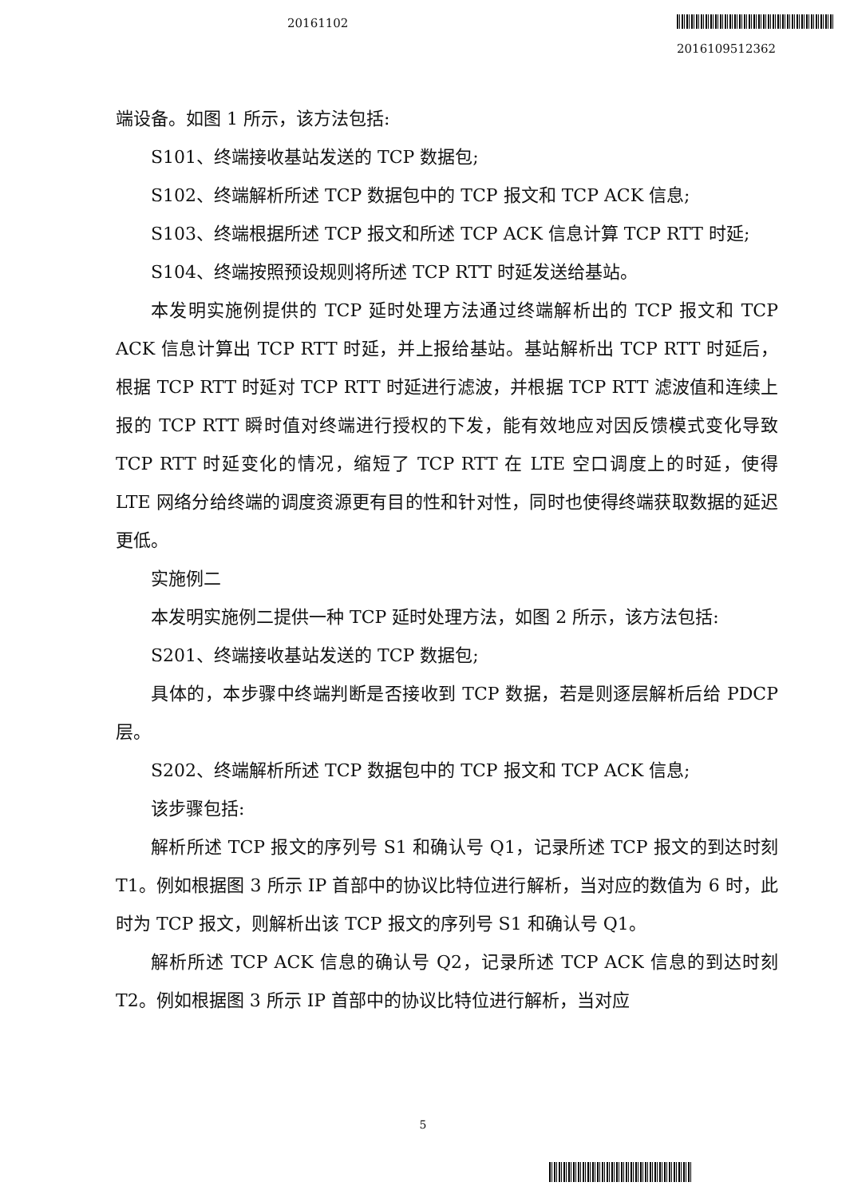20161102
2016109512362
端设备。如图 1 所示，该方法包括:
S101、终端接收基站发送的 TCP 数据包;
S102、终端解析所述 TCP 数据包中的 TCP 报文和 TCP ACK 信息;
S103、终端根据所述 TCP 报文和所述 TCP ACK 信息计算 TCP RTT 时延;
S104、终端按照预设规则将所述 TCP RTT 时延发送给基站。
本发明实施例提供的 TCP 延时处理方法通过终端解析出的 TCP 报文和 TCP ACK 信息计算出 TCP RTT 时延，并上报给基站。基站解析出 TCP RTT 时延后，根据 TCP RTT 时延对 TCP RTT 时延进行滤波，并根据 TCP RTT 滤波值和连续上报的 TCP RTT 瞬时值对终端进行授权的下发，能有效地应对因反馈模式变化导致 TCP RTT 时延变化的情况，缩短了 TCP RTT 在 LTE 空口调度上的时延，使得 LTE 网络分给终端的调度资源更有目的性和针对性，同时也使得终端获取数据的延迟更低。
实施例二
本发明实施例二提供一种 TCP 延时处理方法，如图 2 所示，该方法包括:
S201、终端接收基站发送的 TCP 数据包;
具体的，本步骤中终端判断是否接收到 TCP 数据，若是则逐层解析后给 PDCP 层。
S202、终端解析所述 TCP 数据包中的 TCP 报文和 TCP ACK 信息;
该步骤包括:
解析所述 TCP 报文的序列号 S1 和确认号 Q1，记录所述 TCP 报文的到达时刻 T1。例如根据图 3 所示 IP 首部中的协议比特位进行解析，当对应的数值为 6 时，此时为 TCP 报文，则解析出该 TCP 报文的序列号 S1 和确认号 Q1。
解析所述 TCP ACK 信息的确认号 Q2，记录所述 TCP ACK 信息的到达时刻 T2。例如根据图 3 所示 IP 首部中的协议比特位进行解析，当对应
5